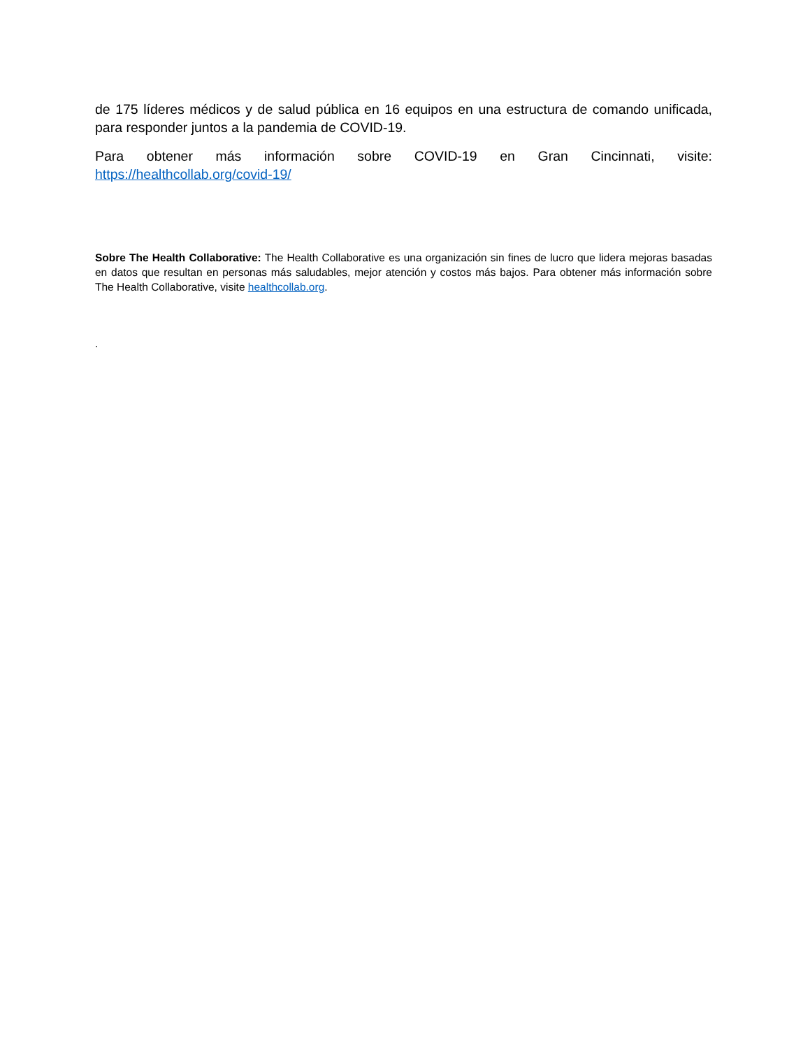de 175 líderes médicos y de salud pública en 16 equipos en una estructura de comando unificada, para responder juntos a la pandemia de COVID-19.
Para obtener más información sobre COVID-19 en Gran Cincinnati, visite:
https://healthcollab.org/covid-19/
Sobre The Health Collaborative: The Health Collaborative es una organización sin fines de lucro que lidera mejoras basadas en datos que resultan en personas más saludables, mejor atención y costos más bajos. Para obtener más información sobre The Health Collaborative, visite healthcollab.org.
.